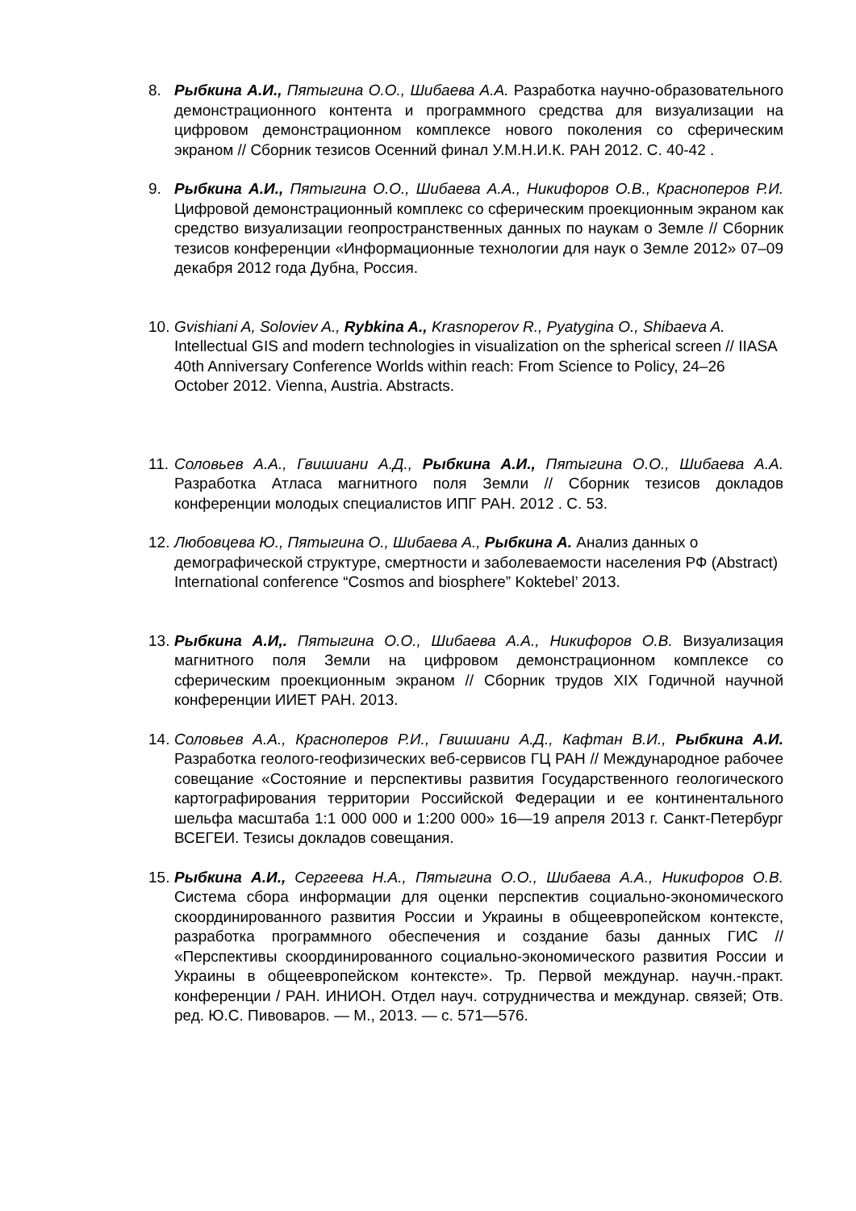8. Рыбкина А.И., Пятыгина О.О., Шибаева А.А. Разработка научно-образовательного демонстрационного контента и программного средства для визуализации на цифровом демонстрационном комплексе нового поколения со сферическим экраном // Сборник тезисов Осенний финал У.М.Н.И.К. РАН 2012. С. 40-42 .
9. Рыбкина А.И., Пятыгина О.О., Шибаева А.А., Никифоров О.В., Красноперов Р.И. Цифровой демонстрационный комплекс со сферическим проекционным экраном как средство визуализации геопространственных данных по наукам о Земле // Сборник тезисов конференции «Информационные технологии для наук о Земле 2012» 07–09 декабря 2012 года Дубна, Россия.
10. Gvishiani A, Soloviev A., Rybkina A., Krasnoperov R., Pyatygina O., Shibaeva A. Intellectual GIS and modern technologies in visualization on the spherical screen // IIASA 40th Anniversary Conference Worlds within reach: From Science to Policy, 24–26 October 2012. Vienna, Austria. Abstracts.
11. Соловьев А.А., Гвишиани А.Д., Рыбкина А.И., Пятыгина О.О., Шибаева А.А. Разработка Атласа магнитного поля Земли // Сборник тезисов докладов конференции молодых специалистов ИПГ РАН. 2012 . С. 53.
12. Любовцева Ю., Пятыгина О., Шибаева А., Рыбкина А. Анализ данных о демографической структуре, смертности и заболеваемости населения РФ (Abstract) International conference “Cosmos and biosphere” Koktebel’ 2013.
13. Рыбкина А.И,. Пятыгина О.О., Шибаева А.А., Никифоров О.В. Визуализация магнитного поля Земли на цифровом демонстрационном комплексе со сферическим проекционным экраном // Сборник трудов XIX Годичной научной конференции ИИЕТ РАН. 2013.
14. Соловьев А.А., Красноперов Р.И., Гвишиани А.Д., Кафтан В.И., Рыбкина А.И. Разработка геолого-геофизических веб-сервисов ГЦ РАН // Международное рабочее совещание «Состояние и перспективы развития Государственного геологического картографирования территории Российской Федерации и ее континентального шельфа масштаба 1:1 000 000 и 1:200 000» 16—19 апреля 2013 г. Санкт-Петербург ВСЕГЕИ. Тезисы докладов совещания.
15. Рыбкина А.И., Сергеева Н.А., Пятыгина О.О., Шибаева А.А., Никифоров О.В. Система сбора информации для оценки перспектив социально-экономического скоординированного развития России и Украины в общеевропейском контексте, разработка программного обеспечения и создание базы данных ГИС // «Перспективы скоординированного социально-экономического развития России и Украины в общеевропейском контексте». Тр. Первой междунар. научн.-практ. конференции / РАН. ИНИОН. Отдел науч. сотрудничества и междунар. связей; Отв. ред. Ю.С. Пивоваров. — М., 2013. — с. 571—576.